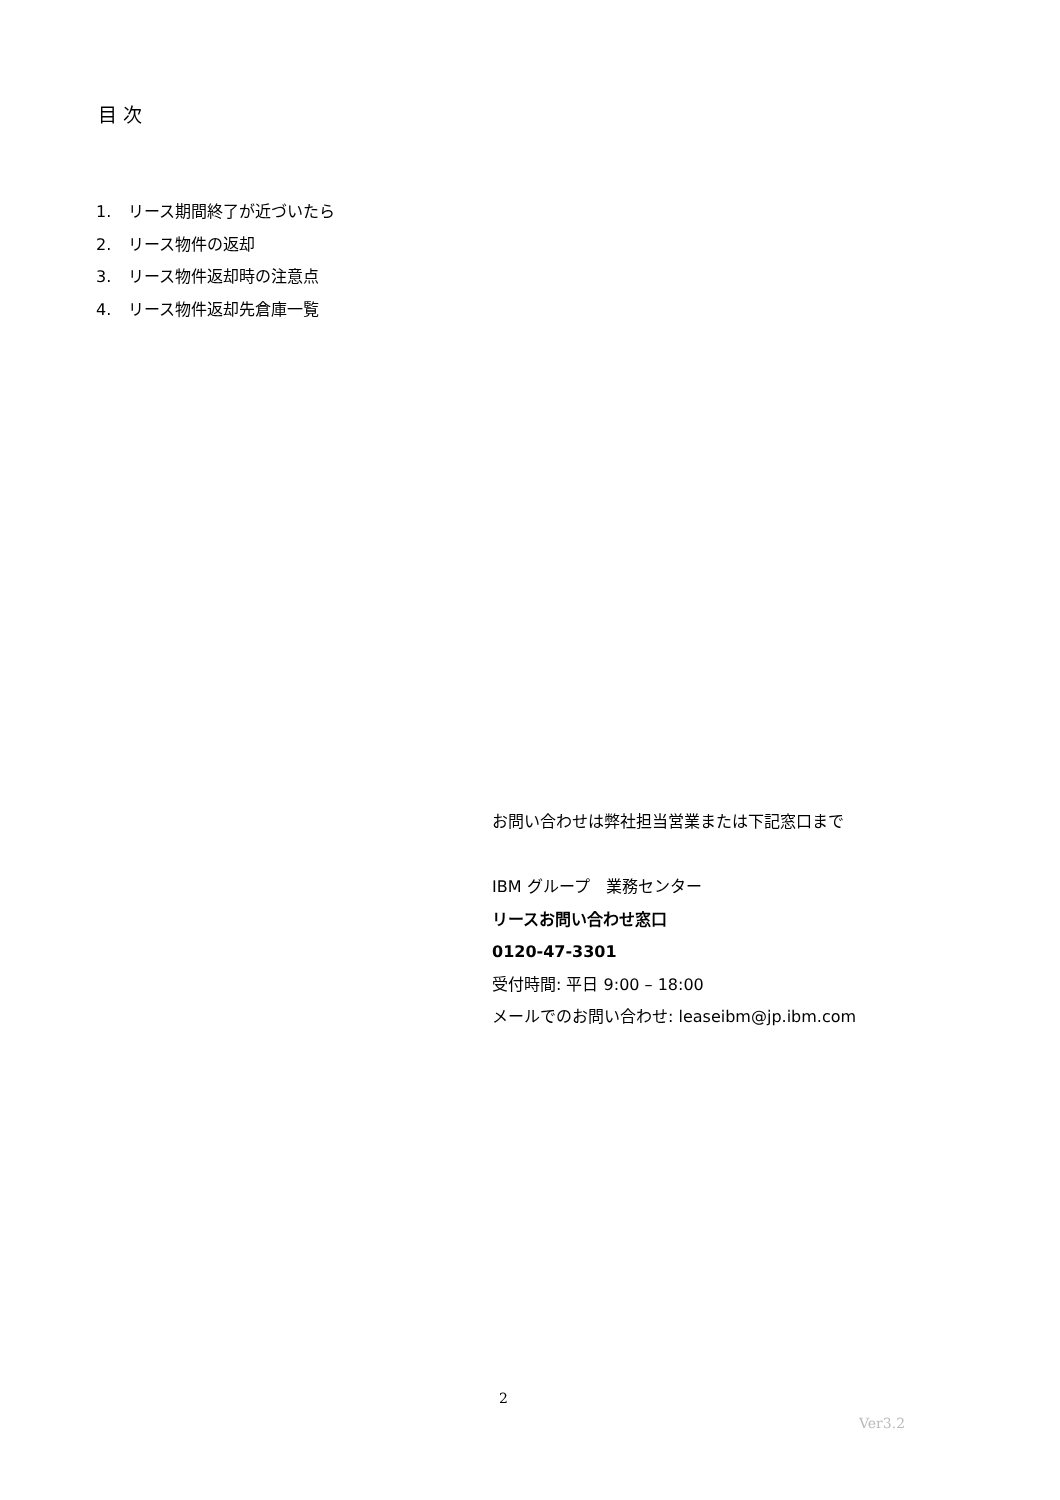目 次
1. リース期間終了が近づいたら
2. リース物件の返却
3. リース物件返却時の注意点
4. リース物件返却先倉庫一覧
お問い合わせは弊社担当営業または下記窓口まで
IBM グループ　業務センター
リースお問い合わせ窓口
0120-47-3301
受付時間: 平日 9:00 – 18:00
メールでのお問い合わせ: leaseibm@jp.ibm.com
2
Ver3.2